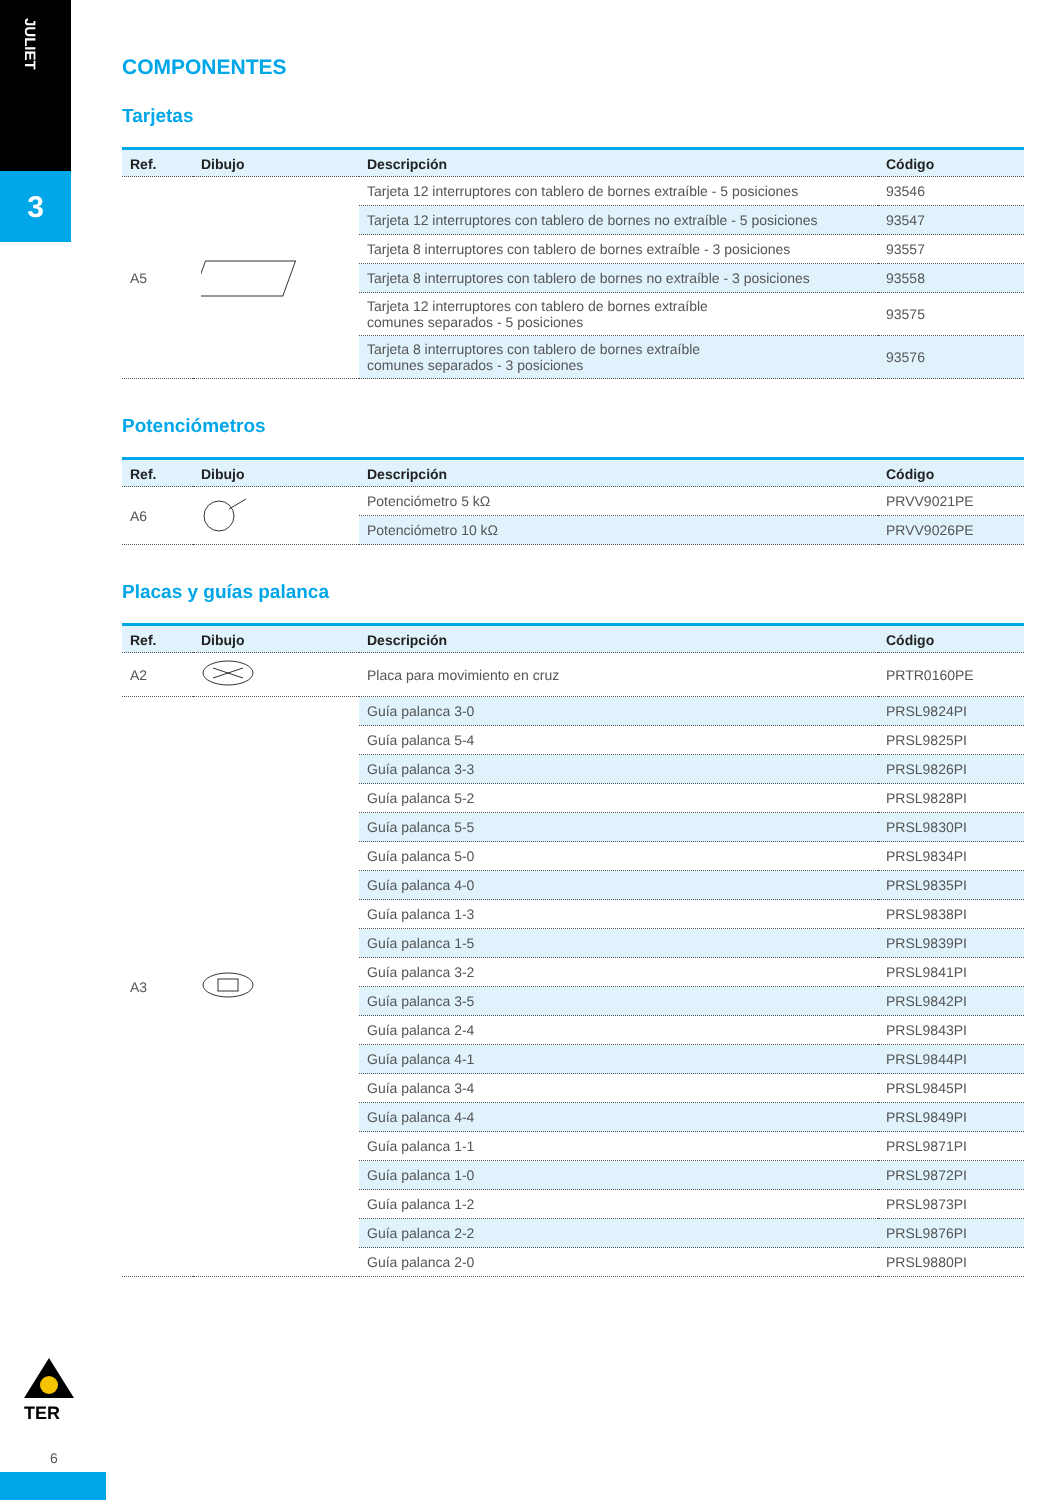JULIET
3
COMPONENTES
Tarjetas
| Ref. | Dibujo | Descripción | Código |
| --- | --- | --- | --- |
| A5 | | Tarjeta 12 interruptores con tablero de bornes extraíble - 5 posiciones | 93546 |
| | | Tarjeta 12 interruptores con tablero de bornes no extraíble - 5 posiciones | 93547 |
| | | Tarjeta 8 interruptores con tablero de bornes extraíble - 3 posiciones | 93557 |
| | | Tarjeta 8 interruptores con tablero de bornes no extraíble - 3 posiciones | 93558 |
| | | Tarjeta 12 interruptores con tablero de bornes extraíble comunes separados - 5 posiciones | 93575 |
| | | Tarjeta 8 interruptores con tablero de bornes extraíble comunes separados - 3 posiciones | 93576 |
Potenciómetros
| Ref. | Dibujo | Descripción | Código |
| --- | --- | --- | --- |
| A6 | | Potenciómetro 5 kΩ | PRVV9021PE |
| | | Potenciómetro 10 kΩ | PRVV9026PE |
Placas y guías palanca
| Ref. | Dibujo | Descripción | Código |
| --- | --- | --- | --- |
| A2 | | Placa para movimiento en cruz | PRTR0160PE |
| A3 | | Guía palanca 3-0 | PRSL9824PI |
| | | Guía palanca 5-4 | PRSL9825PI |
| | | Guía palanca 3-3 | PRSL9826PI |
| | | Guía palanca 5-2 | PRSL9828PI |
| | | Guía palanca 5-5 | PRSL9830PI |
| | | Guía palanca 5-0 | PRSL9834PI |
| | | Guía palanca 4-0 | PRSL9835PI |
| | | Guía palanca 1-3 | PRSL9838PI |
| | | Guía palanca 1-5 | PRSL9839PI |
| | | Guía palanca 3-2 | PRSL9841PI |
| | | Guía palanca 3-5 | PRSL9842PI |
| | | Guía palanca 2-4 | PRSL9843PI |
| | | Guía palanca 4-1 | PRSL9844PI |
| | | Guía palanca 3-4 | PRSL9845PI |
| | | Guía palanca 4-4 | PRSL9849PI |
| | | Guía palanca 1-1 | PRSL9871PI |
| | | Guía palanca 1-0 | PRSL9872PI |
| | | Guía palanca 1-2 | PRSL9873PI |
| | | Guía palanca 2-2 | PRSL9876PI |
| | | Guía palanca 2-0 | PRSL9880PI |
TER
6